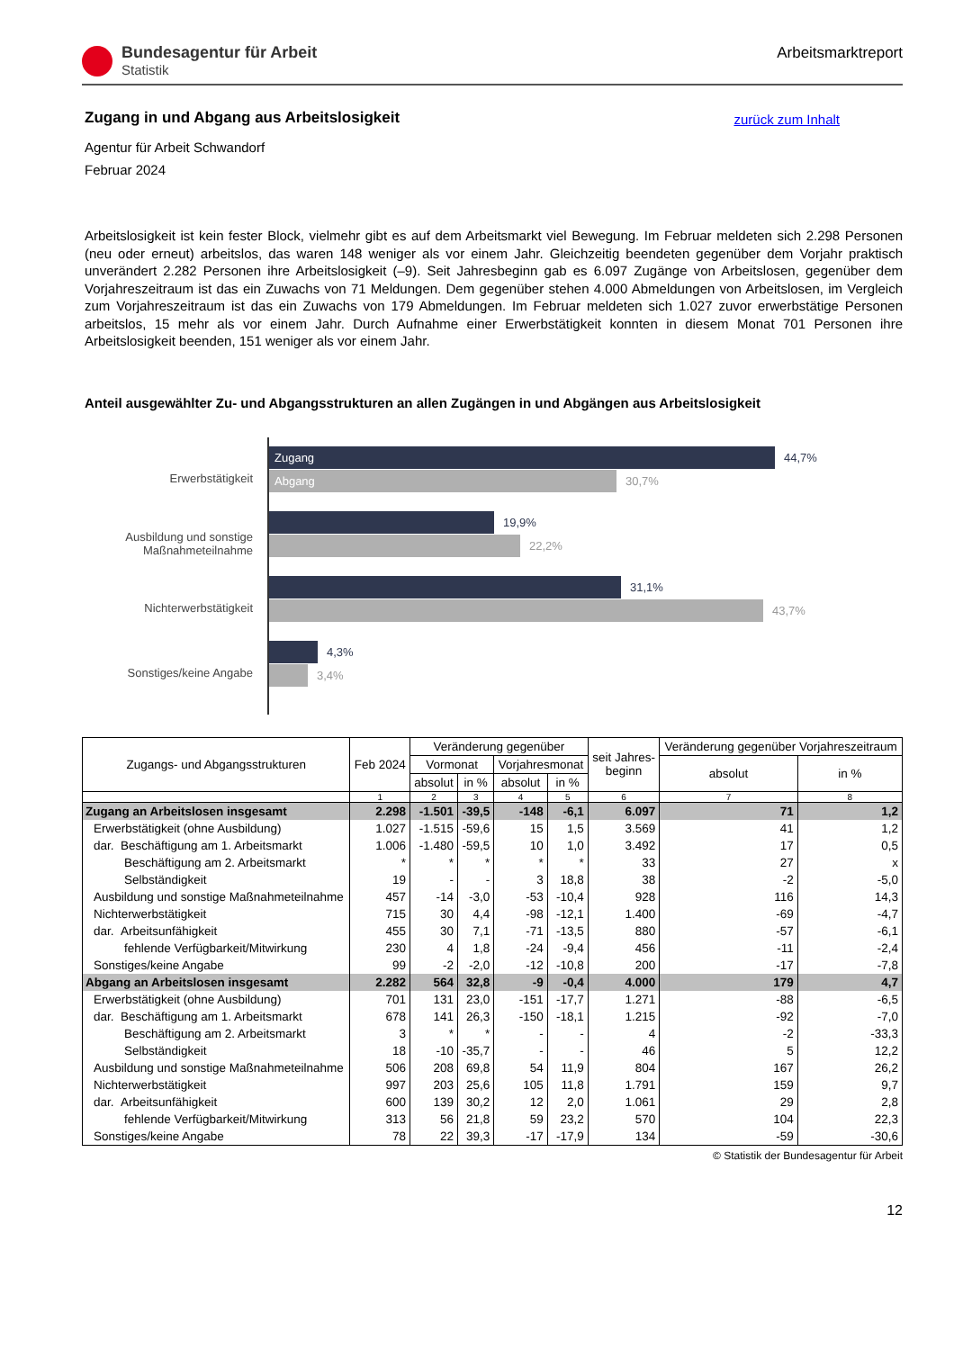Bundesagentur für Arbeit
Statistik
Arbeitsmarktreport
zurück zum Inhalt
Zugang in und Abgang aus Arbeitslosigkeit
Agentur für Arbeit Schwandorf
Februar 2024
Arbeitslosigkeit ist kein fester Block, vielmehr gibt es auf dem Arbeitsmarkt viel Bewegung. Im Februar meldeten sich 2.298 Personen (neu oder erneut) arbeitslos, das waren 148 weniger als vor einem Jahr. Gleichzeitig beendeten gegenüber dem Vorjahr praktisch unverändert 2.282 Personen ihre Arbeitslosigkeit (–9). Seit Jahresbeginn gab es 6.097 Zugänge von Arbeitslosen, gegenüber dem Vorjahreszeitraum ist das ein Zuwachs von 71 Meldungen. Dem gegenüber stehen 4.000 Abmeldungen von Arbeitslosen, im Vergleich zum Vorjahreszeitraum ist das ein Zuwachs von 179 Abmeldungen. Im Februar meldeten sich 1.027 zuvor erwerbstätige Personen arbeitslos, 15 mehr als vor einem Jahr. Durch Aufnahme einer Erwerbstätigkeit konnten in diesem Monat 701 Personen ihre Arbeitslosigkeit beenden, 151 weniger als vor einem Jahr.
Anteil ausgewählter Zu- und Abgangsstrukturen an allen Zugängen in und Abgängen aus Arbeitslosigkeit
Erwerbstätigkeit
Ausbildung und sonstige
Maßnahmeteilnahme
Nichterwerbstätigkeit
Sonstiges/keine Angabe
Zugang 44,7%
Abgang 30,7%
19,9%
22,2%
31,1%
43,7%
4,3%
3,4%
| Zugangs- und Abgangsstrukturen | Feb 2024 | Veränderung gegenüber | | | | seit Jahres- beginn | Veränderung gegenüber Vorjahreszeitraum | |
| --- | --- | --- | --- | --- | --- | --- | --- | --- |
| | | Vormonat | | Vorjahresmonat | | | absolut | in % |
| | | absolut | in % | absolut | in % | | | |
| | 1 | 2 | 3 | 4 | 5 | 6 | 7 | 8 |
| Zugang an Arbeitslosen insgesamt | 2.298 | -1.501 | -39,5 | -148 | -6,1 | 6.097 | 71 | 1,2 |
| Erwerbstätigkeit (ohne Ausbildung) | 1.027 | -1.515 | -59,6 | 15 | 1,5 | 3.569 | 41 | 1,2 |
| dar. Beschäftigung am 1. Arbeitsmarkt | 1.006 | -1.480 | -59,5 | 10 | 1,0 | 3.492 | 17 | 0,5 |
| Beschäftigung am 2. Arbeitsmarkt | * | * | * | * | * | 33 | 27 | x |
| Selbständigkeit | 19 | - | - | 3 | 18,8 | 38 | -2 | -5,0 |
| Ausbildung und sonstige Maßnahmeteilnahme | 457 | -14 | -3,0 | -53 | -10,4 | 928 | 116 | 14,3 |
| Nichterwerbstätigkeit | 715 | 30 | 4,4 | -98 | -12,1 | 1.400 | -69 | -4,7 |
| dar. Arbeitsunfähigkeit | 455 | 30 | 7,1 | -71 | -13,5 | 880 | -57 | -6,1 |
| fehlende Verfügbarkeit/Mitwirkung | 230 | 4 | 1,8 | -24 | -9,4 | 456 | -11 | -2,4 |
| Sonstiges/keine Angabe | 99 | -2 | -2,0 | -12 | -10,8 | 200 | -17 | -7,8 |
| Abgang an Arbeitslosen insgesamt | 2.282 | 564 | 32,8 | -9 | -0,4 | 4.000 | 179 | 4,7 |
| Erwerbstätigkeit (ohne Ausbildung) | 701 | 131 | 23,0 | -151 | -17,7 | 1.271 | -88 | -6,5 |
| dar. Beschäftigung am 1. Arbeitsmarkt | 678 | 141 | 26,3 | -150 | -18,1 | 1.215 | -92 | -7,0 |
| Beschäftigung am 2. Arbeitsmarkt | 3 | * | * | - | - | 4 | -2 | -33,3 |
| Selbständigkeit | 18 | -10 | -35,7 | - | - | 46 | 5 | 12,2 |
| Ausbildung und sonstige Maßnahmeteilnahme | 506 | 208 | 69,8 | 54 | 11,9 | 804 | 167 | 26,2 |
| Nichterwerbstätigkeit | 997 | 203 | 25,6 | 105 | 11,8 | 1.791 | 159 | 9,7 |
| dar. Arbeitsunfähigkeit | 600 | 139 | 30,2 | 12 | 2,0 | 1.061 | 29 | 2,8 |
| fehlende Verfügbarkeit/Mitwirkung | 313 | 56 | 21,8 | 59 | 23,2 | 570 | 104 | 22,3 |
| Sonstiges/keine Angabe | 78 | 22 | 39,3 | -17 | -17,9 | 134 | -59 | -30,6 |
© Statistik der Bundesagentur für Arbeit
12